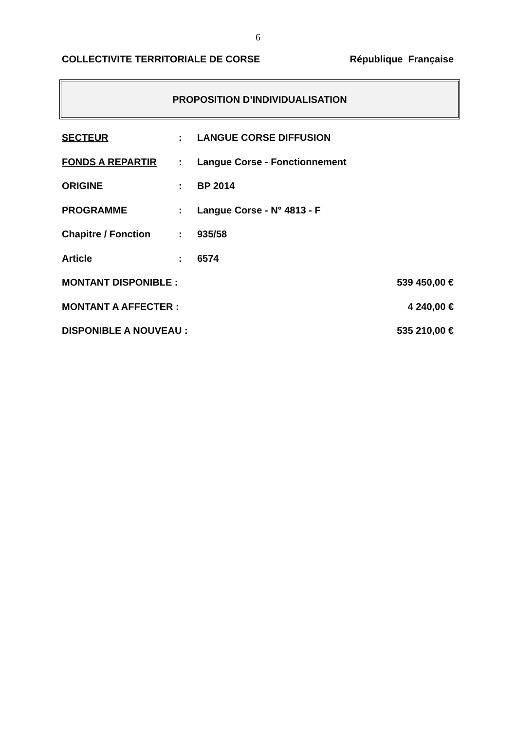6
COLLECTIVITE TERRITORIALE DE CORSE République Française
PROPOSITION D’INDIVIDUALISATION
SECTEUR: LANGUE CORSE DIFFUSION
FONDS A REPARTIR: Langue Corse - Fonctionnement
ORIGINE: BP 2014
PROGRAMME: Langue Corse - N° 4813 - F
Chapitre / Fonction: 935/58
Article: 6574
MONTANT DISPONIBLE : 539 450,00 €
MONTANT A AFFECTER : 4 240,00 €
DISPONIBLE A NOUVEAU : 535 210,00 €